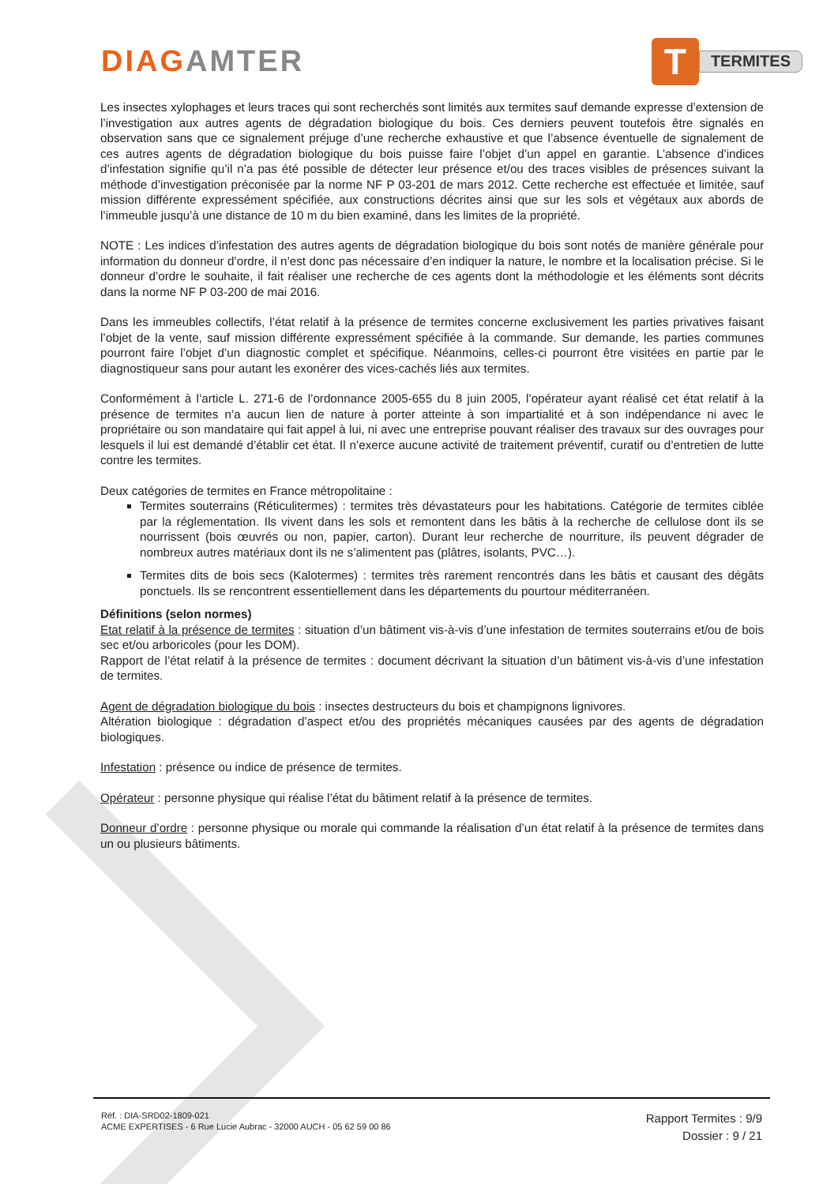DIAGAMTER
T
TERMITES
Les insectes xylophages et leurs traces qui sont recherchés sont limités aux termites sauf demande expresse d’extension de l’investigation aux autres agents de dégradation biologique du bois. Ces derniers peuvent toutefois être signalés en observation sans que ce signalement préjuge d’une recherche exhaustive et que l’absence éventuelle de signalement de ces autres agents de dégradation biologique du bois puisse faire l’objet d’un appel en garantie. L’absence d’indices d’infestation signifie qu’il n’a pas été possible de détecter leur présence et/ou des traces visibles de présences suivant la méthode d’investigation préconisée par la norme NF P 03-201 de mars 2012. Cette recherche est effectuée et limitée, sauf mission différente expressément spécifiée, aux constructions décrites ainsi que sur les sols et végétaux aux abords de l’immeuble jusqu’à une distance de 10 m du bien examiné, dans les limites de la propriété.
NOTE : Les indices d’infestation des autres agents de dégradation biologique du bois sont notés de manière générale pour information du donneur d’ordre, il n’est donc pas nécessaire d’en indiquer la nature, le nombre et la localisation précise. Si le donneur d’ordre le souhaite, il fait réaliser une recherche de ces agents dont la méthodologie et les éléments sont décrits dans la norme NF P 03-200 de mai 2016.
Dans les immeubles collectifs, l’état relatif à la présence de termites concerne exclusivement les parties privatives faisant l’objet de la vente, sauf mission différente expressément spécifiée à la commande. Sur demande, les parties communes pourront faire l’objet d’un diagnostic complet et spécifique. Néanmoins, celles-ci pourront être visitées en partie par le diagnostiqueur sans pour autant les exonérer des vices-cachés liés aux termites.
Conformément à l’article L. 271-6 de l’ordonnance 2005-655 du 8 juin 2005, l’opérateur ayant réalisé cet état relatif à la présence de termites n’a aucun lien de nature à porter atteinte à son impartialité et à son indépendance ni avec le propriétaire ou son mandataire qui fait appel à lui, ni avec une entreprise pouvant réaliser des travaux sur des ouvrages pour lesquels il lui est demandé d’établir cet état. Il n’exerce aucune activité de traitement préventif, curatif ou d’entretien de lutte contre les termites.
Deux catégories de termites en France métropolitaine :
Termites souterrains (Réticulitermes) : termites très dévastateurs pour les habitations. Catégorie de termites ciblée par la réglementation. Ils vivent dans les sols et remontent dans les bâtis à la recherche de cellulose dont ils se nourrissent (bois œuvrés ou non, papier, carton). Durant leur recherche de nourriture, ils peuvent dégrader de nombreux autres matériaux dont ils ne s’alimentent pas (plâtres, isolants, PVC…).
Termites dits de bois secs (Kalotermes) : termites très rarement rencontrés dans les bâtis et causant des dégâts ponctuels. Ils se rencontrent essentiellement dans les départements du pourtour méditerranéen.
Définitions (selon normes)
Etat relatif à la présence de termites : situation d’un bâtiment vis-à-vis d’une infestation de termites souterrains et/ou de bois sec et/ou arboricoles (pour les DOM).
Rapport de l’état relatif à la présence de termites : document décrivant la situation d’un bâtiment vis-à-vis d’une infestation de termites.
Agent de dégradation biologique du bois : insectes destructeurs du bois et champignons lignivores.
Altération biologique : dégradation d’aspect et/ou des propriétés mécaniques causées par des agents de dégradation biologiques.
Infestation : présence ou indice de présence de termites.
Opérateur : personne physique qui réalise l’état du bâtiment relatif à la présence de termites.
Donneur d’ordre : personne physique ou morale qui commande la réalisation d’un état relatif à la présence de termites dans un ou plusieurs bâtiments.
Réf. : DIA-SRD02-1809-021
ACME EXPERTISES - 6 Rue Lucie Aubrac - 32000 AUCH - 05 62 59 00 86
Rapport Termites : 9/9
Dossier : 9 / 21